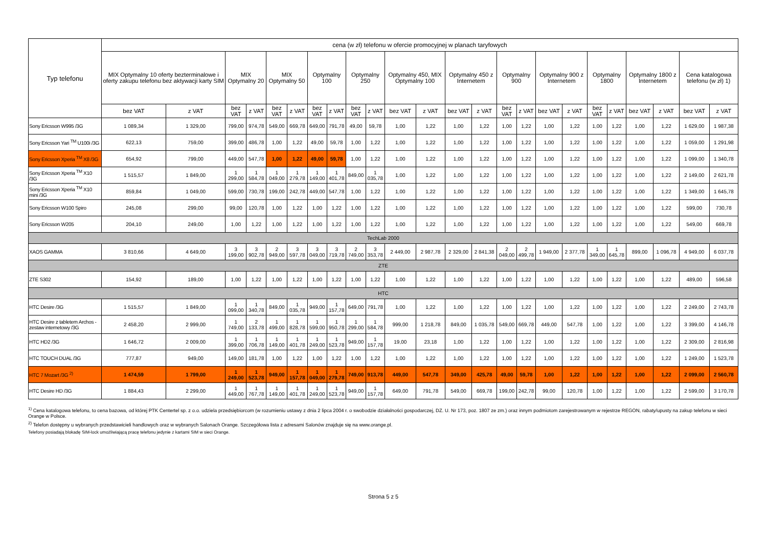| Typ telefonu | cena (w zł) telefonu w ofercie promocyjnej w planach taryfowych | | | | | | | | | | | | | | | | | | | | | | | |
| --- | --- | --- | --- | --- | --- | --- | --- | --- | --- | --- | --- | --- | --- | --- | --- | --- | --- | --- | --- | --- | --- | --- | --- | --- |
| | MIX Optymalny 10 oferty bezterminalowe i oferty zakupu telefonu bez aktywacji karty SIM | | MIX Optymalny 20 | | MIX Optymalny 50 | | Optymalny 100 | | Optymalny 250 | | Optymalny 450, MIX Optymalny 100 | | Optymalny 450 z Internetem | | Optymalny 900 | | Optymalny 900 z Internetem | | Optymalny 1800 | | Optymalny 1800 z Internetem | | Cena katalogowa telefonu (w zł) 1) | |
| | bez VAT | z VAT | bez VAT | z VAT | bez VAT | z VAT | bez VAT | z VAT | bez VAT | z VAT | bez VAT | z VAT | bez VAT | z VAT | bez VAT | z VAT | bez VAT | z VAT | bez VAT | z VAT | bez VAT | z VAT | bez VAT | z VAT |
| Sony Ericsson W995 /3G | 1 089,34 | 1 329,00 | 799,00 | 974,78 | 549,00 | 669,78 | 649,00 | 791,78 | 49,00 | 59,78 | 1,00 | 1,22 | 1,00 | 1,22 | 1,00 | 1,22 | 1,00 | 1,22 | 1,00 | 1,22 | 1,00 | 1,22 | 1 629,00 | 1 987,38 |
| Sony Ericsson Yari <sup>TM</sup> U100i /3G | 622,13 | 759,00 | 399,00 | 486,78 | 1,00 | 1,22 | 49,00 | 59,78 | 1,00 | 1,22 | 1,00 | 1,22 | 1,00 | 1,22 | 1,00 | 1,22 | 1,00 | 1,22 | 1,00 | 1,22 | 1,00 | 1,22 | 1 059,00 | 1 291,98 |
| Sony Ericsson Xperia <sup>TM</sup> X8 /3G | 654,92 | 799,00 | 449,00 | 547,78 | 1,00 | 1,22 | 49,00 | 59,78 | 1,00 | 1,22 | 1,00 | 1,22 | 1,00 | 1,22 | 1,00 | 1,22 | 1,00 | 1,22 | 1,00 | 1,22 | 1,00 | 1,22 | 1 099,00 | 1 340,78 |
| Sony Ericsson Xperia <sup>TM</sup> X10 /3G | 1 515,57 | 1 849,00 | 1 299,00 | 1 584,78 | 1 049,00 | 1 279,78 | 1 149,00 | 1 401,78 | 849,00 | 1 035,78 | 1,00 | 1,22 | 1,00 | 1,22 | 1,00 | 1,22 | 1,00 | 1,22 | 1,00 | 1,22 | 1,00 | 1,22 | 2 149,00 | 2 621,78 |
| Sony Ericsson Xperia <sup>TM</sup> X10 mini /3G | 859,84 | 1 049,00 | 599,00 | 730,78 | 199,00 | 242,78 | 449,00 | 547,78 | 1,00 | 1,22 | 1,00 | 1,22 | 1,00 | 1,22 | 1,00 | 1,22 | 1,00 | 1,22 | 1,00 | 1,22 | 1,00 | 1,22 | 1 349,00 | 1 645,78 |
| Sony Ericsson W100 Spiro | 245,08 | 299,00 | 99,00 | 120,78 | 1,00 | 1,22 | 1,00 | 1,22 | 1,00 | 1,22 | 1,00 | 1,22 | 1,00 | 1,22 | 1,00 | 1,22 | 1,00 | 1,22 | 1,00 | 1,22 | 1,00 | 1,22 | 599,00 | 730,78 |
| Sony Ericsson W205 | 204,10 | 249,00 | 1,00 | 1,22 | 1,00 | 1,22 | 1,00 | 1,22 | 1,00 | 1,22 | 1,00 | 1,22 | 1,00 | 1,22 | 1,00 | 1,22 | 1,00 | 1,22 | 1,00 | 1,22 | 1,00 | 1,22 | 549,00 | 669,78 |
| TechLab 2000 | | | | | | | | | | | | | | | | | | | | | | | | |
| XAOS GAMMA | 3 810,66 | 4 649,00 | 3 199,00 | 3 902,78 | 2 949,00 | 3 597,78 | 3 049,00 | 3 719,78 | 2 749,00 | 3 353,78 | 2 449,00 | 2 987,78 | 2 329,00 | 2 841,38 | 2 049,00 | 2 499,78 | 1 949,00 | 2 377,78 | 1 349,00 | 1 645,78 | 899,00 | 1 096,78 | 4 949,00 | 6 037,78 |
| ZTE | | | | | | | | | | | | | | | | | | | | | | | | |
| ZTE S302 | 154,92 | 189,00 | 1,00 | 1,22 | 1,00 | 1,22 | 1,00 | 1,22 | 1,00 | 1,22 | 1,00 | 1,22 | 1,00 | 1,22 | 1,00 | 1,22 | 1,00 | 1,22 | 1,00 | 1,22 | 1,00 | 1,22 | 489,00 | 596,58 |
| HTC | | | | | | | | | | | | | | | | | | | | | | | | |
| HTC Desire /3G | 1 515,57 | 1 849,00 | 1 099,00 | 1 340,78 | 849,00 | 1 035,78 | 949,00 | 1 157,78 | 649,00 | 791,78 | 1,00 | 1,22 | 1,00 | 1,22 | 1,00 | 1,22 | 1,00 | 1,22 | 1,00 | 1,22 | 1,00 | 1,22 | 2 249,00 | 2 743,78 |
| HTC Desire z tabletem Archos - zestaw internetowy /3G | 2 458,20 | 2 999,00 | 1 749,00 | 2 133,78 | 1 499,00 | 1 828,78 | 1 599,00 | 1 950,78 | 1 299,00 | 1 584,78 | 999,00 | 1 218,78 | 849,00 | 1 035,78 | 549,00 | 669,78 | 449,00 | 547,78 | 1,00 | 1,22 | 1,00 | 1,22 | 3 399,00 | 4 146,78 |
| HTC HD2 /3G | 1 646,72 | 2 009,00 | 1 399,00 | 1 706,78 | 1 149,00 | 1 401,78 | 1 249,00 | 1 523,78 | 949,00 | 1 157,78 | 19,00 | 23,18 | 1,00 | 1,22 | 1,00 | 1,22 | 1,00 | 1,22 | 1,00 | 1,22 | 1,00 | 1,22 | 2 309,00 | 2 816,98 |
| HTC TOUCH DUAL /3G | 777,87 | 949,00 | 149,00 | 181,78 | 1,00 | 1,22 | 1,00 | 1,22 | 1,00 | 1,22 | 1,00 | 1,22 | 1,00 | 1,22 | 1,00 | 1,22 | 1,00 | 1,22 | 1,00 | 1,22 | 1,00 | 1,22 | 1 249,00 | 1 523,78 |
| HTC 7 Mozart /3G <sup>2)</sup> | 1 474,59 | 1 799,00 | 1 249,00 | 1 523,78 | 949,00 | 1 157,78 | 1 049,00 | 1 279,78 | 749,00 | 913,78 | 449,00 | 547,78 | 349,00 | 425,78 | 49,00 | 59,78 | 1,00 | 1,22 | 1,00 | 1,22 | 1,00 | 1,22 | 2 099,00 | 2 560,78 |
| HTC Desire HD /3G | 1 884,43 | 2 299,00 | 1 449,00 | 1 767,78 | 1 149,00 | 1 401,78 | 1 249,00 | 1 523,78 | 949,00 | 1 157,78 | 649,00 | 791,78 | 549,00 | 669,78 | 199,00 | 242,78 | 99,00 | 120,78 | 1,00 | 1,22 | 1,00 | 1,22 | 2 599,00 | 3 170,78 |
<sup>1)</sup> Cena katalogowa telefonu, to cena bazowa, od której PTK Centertel sp. z o.o. udziela przedsiębiorcom (w rozumieniu ustawy z dnia 2 lipca 2004 r. o swobodzie działalności gospodarczej, DZ. U. Nr 173, poz. 1807 ze zm.) oraz innym podmiotom zarejestrowanym w rejestrze REGON, rabaty/upusty na zakup telefonu w sieci Orange w Polsce.
<sup>2)</sup> Telefon dostępny u wybranych przedstawicieli handlowych oraz w wybranych Salonach Orange. Szczegółowa lista z adresami Salonów znajduje się na www.orange.pl.
Telefony posiadają blokadę SIM-lock umożliwiającą pracę telefonu jedynie z kartami SIM w sieci Orange.
Strona 5 z 5